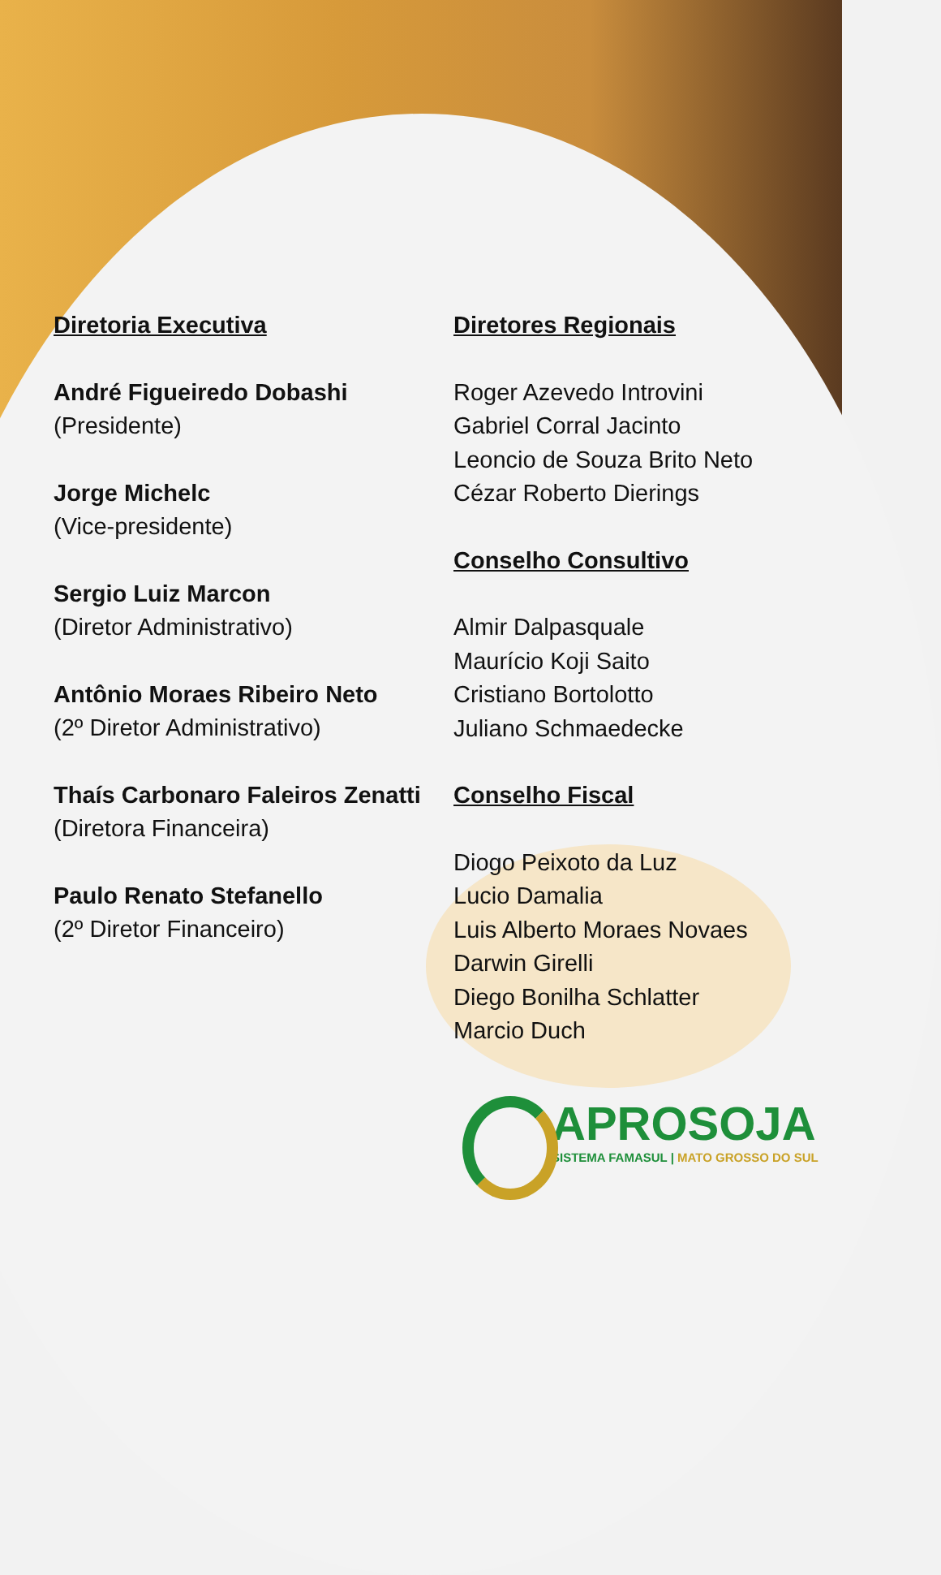Diretoria Executiva
André Figueiredo Dobashi
(Presidente)
Jorge Michelc
(Vice-presidente)
Sergio Luiz Marcon
(Diretor Administrativo)
Antônio Moraes Ribeiro Neto
(2º Diretor Administrativo)
Thaís Carbonaro Faleiros Zenatti
(Diretora Financeira)
Paulo Renato Stefanello
(2º Diretor Financeiro)
Diretores Regionais
Roger Azevedo Introvini
Gabriel Corral Jacinto
Leoncio de Souza Brito Neto
Cézar Roberto Dierings
Conselho Consultivo
Almir Dalpasquale
Maurício Koji Saito
Cristiano Bortolotto
Juliano Schmaedecke
Conselho Fiscal
Diogo Peixoto da Luz
Lucio Damalia
Luis Alberto Moraes Novaes
Darwin Girelli
Diego Bonilha Schlatter
Marcio Duch
APROSOJA
SISTEMA FAMASUL | MATO GROSSO DO SUL